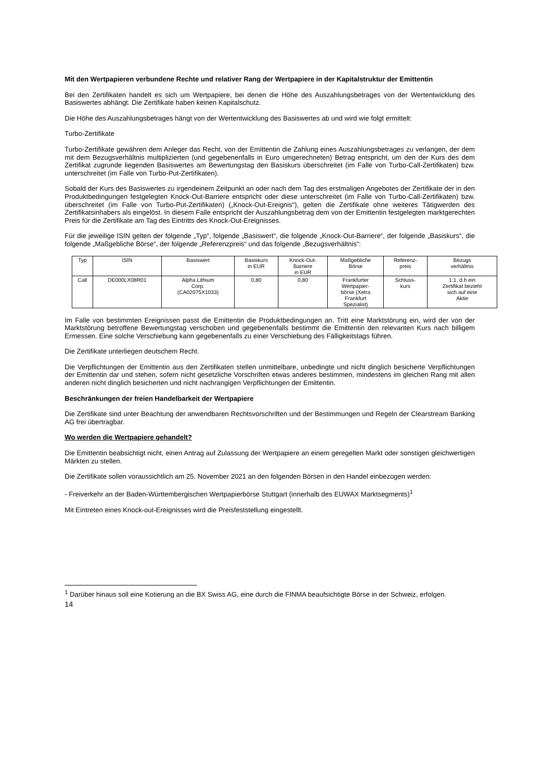Mit den Wertpapieren verbundene Rechte und relativer Rang der Wertpapiere in der Kapitalstruktur der Emittentin
Bei den Zertifikaten handelt es sich um Wertpapiere, bei denen die Höhe des Auszahlungsbetrages von der Wertentwicklung des Basiswertes abhängt. Die Zertifikate haben keinen Kapitalschutz.
Die Höhe des Auszahlungsbetrages hängt von der Wertentwicklung des Basiswertes ab und wird wie folgt ermittelt:
Turbo-Zertifikate
Turbo-Zertifikate gewähren dem Anleger das Recht, von der Emittentin die Zahlung eines Auszahlungsbetrages zu verlangen, der dem mit dem Bezugsverhältnis multiplizierten (und gegebenenfalls in Euro umgerechneten) Betrag entspricht, um den der Kurs des dem Zertifikat zugrunde liegenden Basiswertes am Bewertungstag den Basiskurs überschreitet (im Falle von Turbo-Call-Zertifikaten) bzw. unterschreitet (im Falle von Turbo-Put-Zertifikaten).
Sobald der Kurs des Basiswertes zu irgendeinem Zeitpunkt an oder nach dem Tag des erstmaligen Angebotes der Zertifikate der in den Produktbedingungen festgelegten Knock-Out-Barriere entspricht oder diese unterschreitet (im Falle von Turbo-Call-Zertifikaten) bzw. überschreitet (im Falle von Turbo-Put-Zertifikaten) („Knock-Out-Ereignis“), gelten die Zertifikate ohne weiteres Tätigwerden des Zertifikatsinhabers als eingelöst. In diesem Falle entspricht der Auszahlungsbetrag dem von der Emittentin festgelegten marktgerechten Preis für die Zertifikate am Tag des Eintritts des Knock-Out-Ereignisses.
Für die jeweilige ISIN gelten der folgende „Typ“, folgende „Basiswert“, die folgende „Knock-Out-Barriere“, der folgende „Basiskurs“, die folgende „Maßgebliche Börse“, der folgende „Referenzpreis“ und das folgende „Bezugsverhältnis“:
| Typ | ISIN | Basiswert | Basiskurs in EUR | Knock-Out- Barriere in EUR | Maßgebliche Börse | Referenz- preis | Bezugs verhältnis |
| Call | DE000LX08R01 | Alpha Lithium Corp. (CA02075X1033) | 0,80 | 0,80 | Frankfurter Wertpapier- börse (Xetra Frankfurt Spezialist) | Schluss- kurs | 1:1, d.h ein Zertifikat bezieht sich auf eine Aktie |
Im Falle von bestimmten Ereignissen passt die Emittentin die Produktbedingungen an. Tritt eine Marktstörung ein, wird der von der Marktstörung betroffene Bewertungstag verschoben und gegebenenfalls bestimmt die Emittentin den relevanten Kurs nach billigem Ermessen. Eine solche Verschiebung kann gegebenenfalls zu einer Verschiebung des Fälligkeitstags führen.
Die Zertifikate unterliegen deutschem Recht.
Die Verpflichtungen der Emittentin aus den Zertifikaten stellen unmittelbare, unbedingte und nicht dinglich besicherte Verpflichtungen der Emittentin dar und stehen, sofern nicht gesetzliche Vorschriften etwas anderes bestimmen, mindestens im gleichen Rang mit allen anderen nicht dinglich besicherten und nicht nachrangigen Verpflichtungen der Emittentin.
Beschränkungen der freien Handelbarkeit der Wertpapiere
Die Zertifikate sind unter Beachtung der anwendbaren Rechtsvorschriften und der Bestimmungen und Regeln der Clearstream Banking AG frei übertragbar.
Wo werden die Wertpapiere gehandelt?
Die Emittentin beabsichtigt nicht, einen Antrag auf Zulassung der Wertpapiere an einem geregelten Markt oder sonstigen gleichwertigen Märkten zu stellen.
Die Zertifikate sollen voraussichtlich am 25. November 2021 an den folgenden Börsen in den Handel einbezogen werden:
- Freiverkehr an der Baden-Württembergischen Wertpapierbörse Stuttgart (innerhalb des EUWAX Marktsegments)<sup>1</sup>
Mit Eintreten eines Knock-out-Ereignisses wird die Preisfeststellung eingestellt.
<sup>1</sup> Darüber hinaus soll eine Kotierung an die BX Swiss AG, eine durch die FINMA beaufsichtigte Börse in der Schweiz, erfolgen.
14